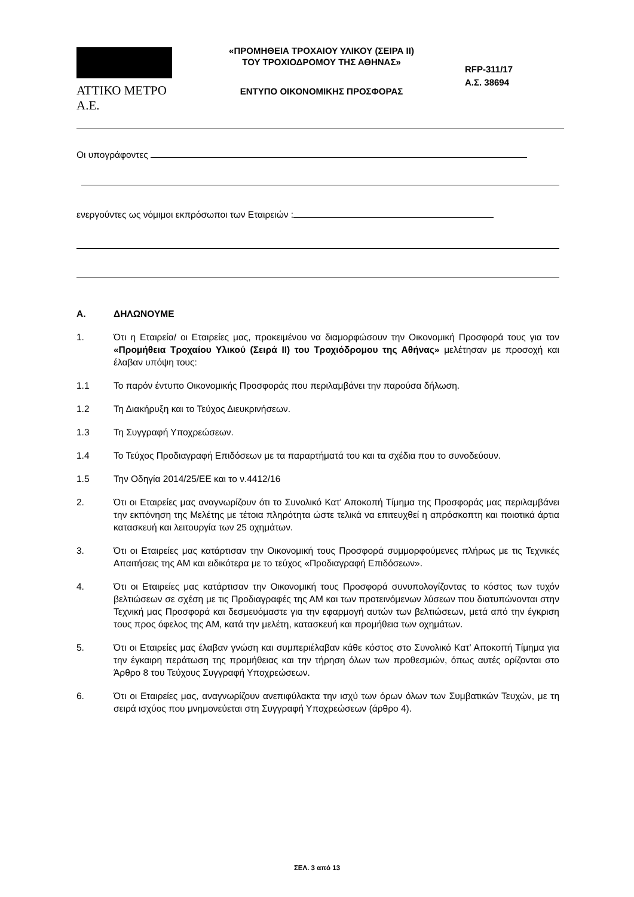ΑΤΤΙΚΟ ΜΕΤΡΟ Α.Ε.
«ΠΡΟΜΗΘΕΙΑ ΤΡΟΧΑΙΟΥ ΥΛΙΚΟΥ (ΣΕΙΡΑ ΙΙ)
ΤΟΥ ΤΡΟΧΙΟΔΡΟΜΟΥ ΤΗΣ ΑΘΗΝΑΣ»
ΕΝΤΥΠΟ ΟΙΚΟΝΟΜΙΚΗΣ ΠΡΟΣΦΟΡΑΣ
RFP-311/17
Α.Σ. 38694
Οι υπογράφοντες
ενεργούντες ως νόμιμοι εκπρόσωποι των Εταιρειών :
Α. ΔΗΛΩΝΟΥΜΕ
1. Ότι η Εταιρεία/ οι Εταιρείες μας, προκειμένου να διαμορφώσουν την Οικονομική Προσφορά τους για τον «Προμήθεια Τροχαίου Υλικού (Σειρά ΙΙ) του Τροχιόδρομου της Αθήνας» μελέτησαν με προσοχή και έλαβαν υπόψη τους:
1.1 Το παρόν έντυπο Οικονομικής Προσφοράς που περιλαμβάνει την παρούσα δήλωση.
1.2 Τη Διακήρυξη και το Τεύχος Διευκρινήσεων.
1.3 Τη Συγγραφή Υποχρεώσεων.
1.4 Το Τεύχος Προδιαγραφή Επιδόσεων με τα παραρτήματά του και τα σχέδια που το συνοδεύουν.
1.5 Την Οδηγία 2014/25/ΕΕ και το ν.4412/16
2. Ότι οι Εταιρείες μας αναγνωρίζουν ότι το Συνολικό Κατ' Αποκοπή Τίμημα της Προσφοράς μας περιλαμβάνει την εκπόνηση της Μελέτης με τέτοια πληρότητα ώστε τελικά να επιτευχθεί η απρόσκοπτη και ποιοτικά άρτια κατασκευή και λειτουργία των 25 οχημάτων.
3. Ότι οι Εταιρείες μας κατάρτισαν την Οικονομική τους Προσφορά συμμορφούμενες πλήρως με τις Τεχνικές Απαιτήσεις της ΑΜ και ειδικότερα με το τεύχος «Προδιαγραφή Επιδόσεων».
4. Ότι οι Εταιρείες μας κατάρτισαν την Οικονομική τους Προσφορά συνυπολογίζοντας το κόστος των τυχόν βελτιώσεων σε σχέση με τις Προδιαγραφές της ΑΜ και των προτεινόμενων λύσεων που διατυπώνονται στην Τεχνική μας Προσφορά και δεσμευόμαστε για την εφαρμογή αυτών των βελτιώσεων, μετά από την έγκριση τους προς όφελος της ΑΜ, κατά την μελέτη, κατασκευή και προμήθεια των οχημάτων.
5. Ότι οι Εταιρείες μας έλαβαν γνώση και συμπεριέλαβαν κάθε κόστος στο Συνολικό Κατ’ Αποκοπή Τίμημα για την έγκαιρη περάτωση της προμήθειας και την τήρηση όλων των προθεσμιών, όπως αυτές ορίζονται στο Άρθρο 8 του Τεύχους Συγγραφή Υποχρεώσεων.
6. Ότι οι Εταιρείες μας, αναγνωρίζουν ανεπιφύλακτα την ισχύ των όρων όλων των Συμβατικών Τευχών, με τη σειρά ισχύος που μνημονεύεται στη Συγγραφή Υποχρεώσεων (άρθρο 4).
ΣΕΛ. 3 από 13